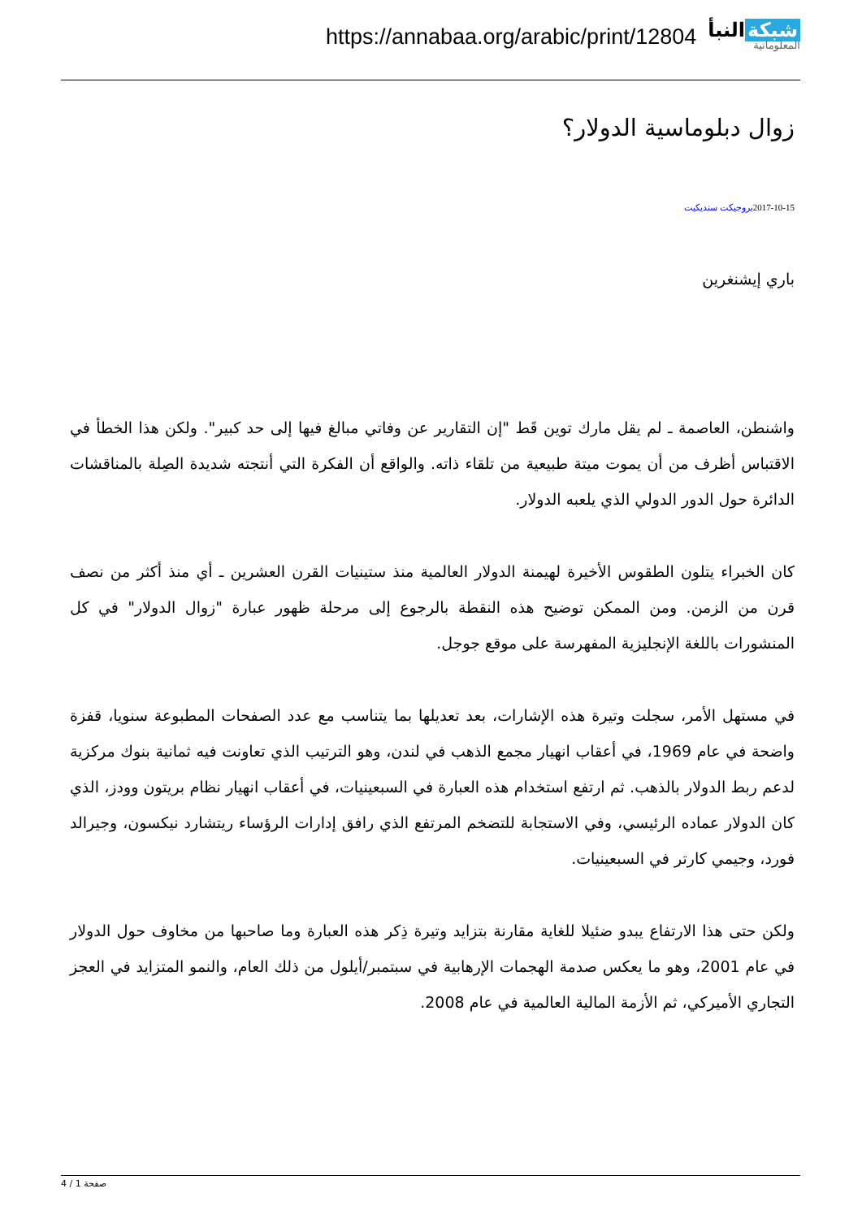https://annabaa.org/arabic/print/12804
شبكة النبأ
المعلوماتية
زوال دبلوماسية الدولار؟
2017-10-15بروجيكت سنديكيت
باري إيشنغرين
واشنطن، العاصمة ـ لم يقل مارك توين قَط "إن التقارير عن وفاتي مبالغ فيها إلى حد كبير". ولكن هذا الخطأ في الاقتباس أظرف من أن يموت ميتة طبيعية من تلقاء ذاته. والواقع أن الفكرة التي أنتجته شديدة الصِلة بالمناقشات الدائرة حول الدور الدولي الذي يلعبه الدولار.
كان الخبراء يتلون الطقوس الأخيرة لهيمنة الدولار العالمية منذ ستينيات القرن العشرين ـ أي منذ أكثر من نصف قرن من الزمن. ومن الممكن توضيح هذه النقطة بالرجوع إلى مرحلة ظهور عبارة "زوال الدولار" في كل المنشورات باللغة الإنجليزية المفهرسة على موقع جوجل.
في مستهل الأمر، سجلت وتيرة هذه الإشارات، بعد تعديلها بما يتناسب مع عدد الصفحات المطبوعة سنويا، قفزة واضحة في عام 1969، في أعقاب انهيار مجمع الذهب في لندن، وهو الترتيب الذي تعاونت فيه ثمانية بنوك مركزية لدعم ربط الدولار بالذهب. ثم ارتفع استخدام هذه العبارة في السبعينيات، في أعقاب انهيار نظام بريتون وودز، الذي كان الدولار عماده الرئيسي، وفي الاستجابة للتضخم المرتفع الذي رافق إدارات الرؤساء ريتشارد نيكسون، وجيرالد فورد، وجيمي كارتر في السبعينيات.
ولكن حتى هذا الارتفاع يبدو ضئيلا للغاية مقارنة بتزايد وتيرة ذِكر هذه العبارة وما صاحبها من مخاوف حول الدولار في عام 2001، وهو ما يعكس صدمة الهجمات الإرهابية في سبتمبر/أيلول من ذلك العام، والنمو المتزايد في العجز التجاري الأميركي، ثم الأزمة المالية العالمية في عام 2008.
صفحة 1 / 4